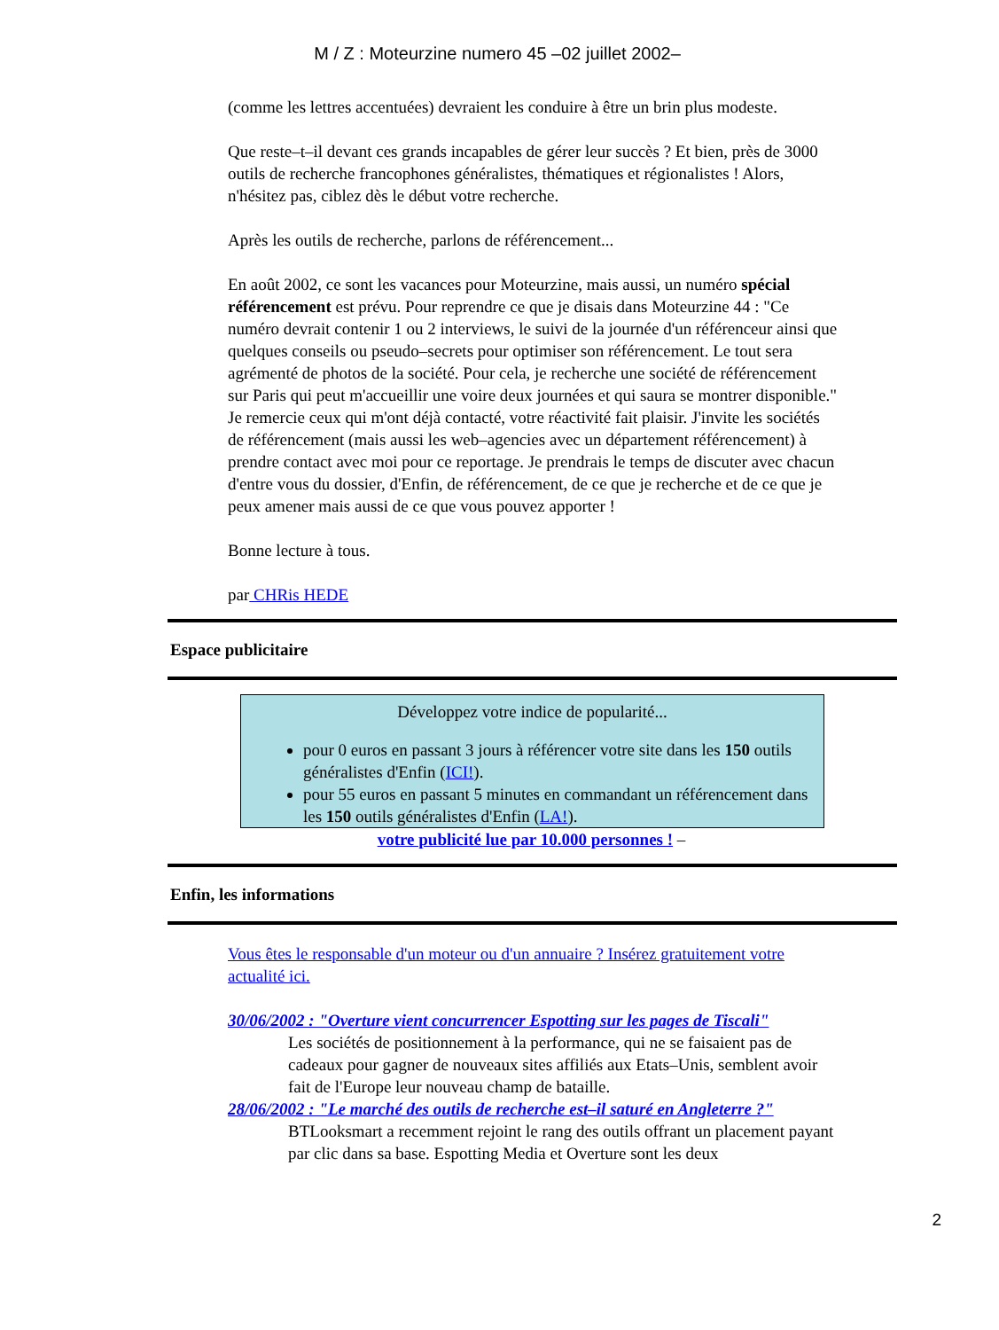M / Z : Moteurzine numero 45 –02 juillet 2002–
(comme les lettres accentuées) devraient les conduire à être un brin plus modeste.
Que reste–t–il devant ces grands incapables de gérer leur succès ? Et bien, près de 3000 outils de recherche francophones généralistes, thématiques et régionalistes ! Alors, n'hésitez pas, ciblez dès le début votre recherche.
Après les outils de recherche, parlons de référencement...
En août 2002, ce sont les vacances pour Moteurzine, mais aussi, un numéro spécial référencement est prévu. Pour reprendre ce que je disais dans Moteurzine 44 : "Ce numéro devrait contenir 1 ou 2 interviews, le suivi de la journée d'un référenceur ainsi que quelques conseils ou pseudo–secrets pour optimiser son référencement. Le tout sera agrémenté de photos de la société. Pour cela, je recherche une société de référencement sur Paris qui peut m'accueillir une voire deux journées et qui saura se montrer disponible." Je remercie ceux qui m'ont déjà contacté, votre réactivité fait plaisir. J'invite les sociétés de référencement (mais aussi les web–agencies avec un département référencement) à prendre contact avec moi pour ce reportage. Je prendrais le temps de discuter avec chacun d'entre vous du dossier, d'Enfin, de référencement, de ce que je recherche et de ce que je peux amener mais aussi de ce que vous pouvez apporter !
Bonne lecture à tous.
par CHRis HEDE
Espace publicitaire
Développez votre indice de popularité...
pour 0 euros en passant 3 jours à référencer votre site dans les 150 outils généralistes d'Enfin (ICI!).
pour 55 euros en passant 5 minutes en commandant un référencement dans les 150 outils généralistes d'Enfin (LA!).
votre publicité lue par 10.000 personnes ! –
Enfin, les informations
Vous êtes le responsable d'un moteur ou d'un annuaire ? Insérez gratuitement votre actualité ici.
30/06/2002 : "Overture vient concurrencer Espotting sur les pages de Tiscali"
Les sociétés de positionnement à la performance, qui ne se faisaient pas de cadeaux pour gagner de nouveaux sites affiliés aux Etats–Unis, semblent avoir fait de l'Europe leur nouveau champ de bataille.
28/06/2002 : "Le marché des outils de recherche est–il saturé en Angleterre ?"
BTLooksmart a recemment rejoint le rang des outils offrant un placement payant par clic dans sa base. Espotting Media et Overture sont les deux
2